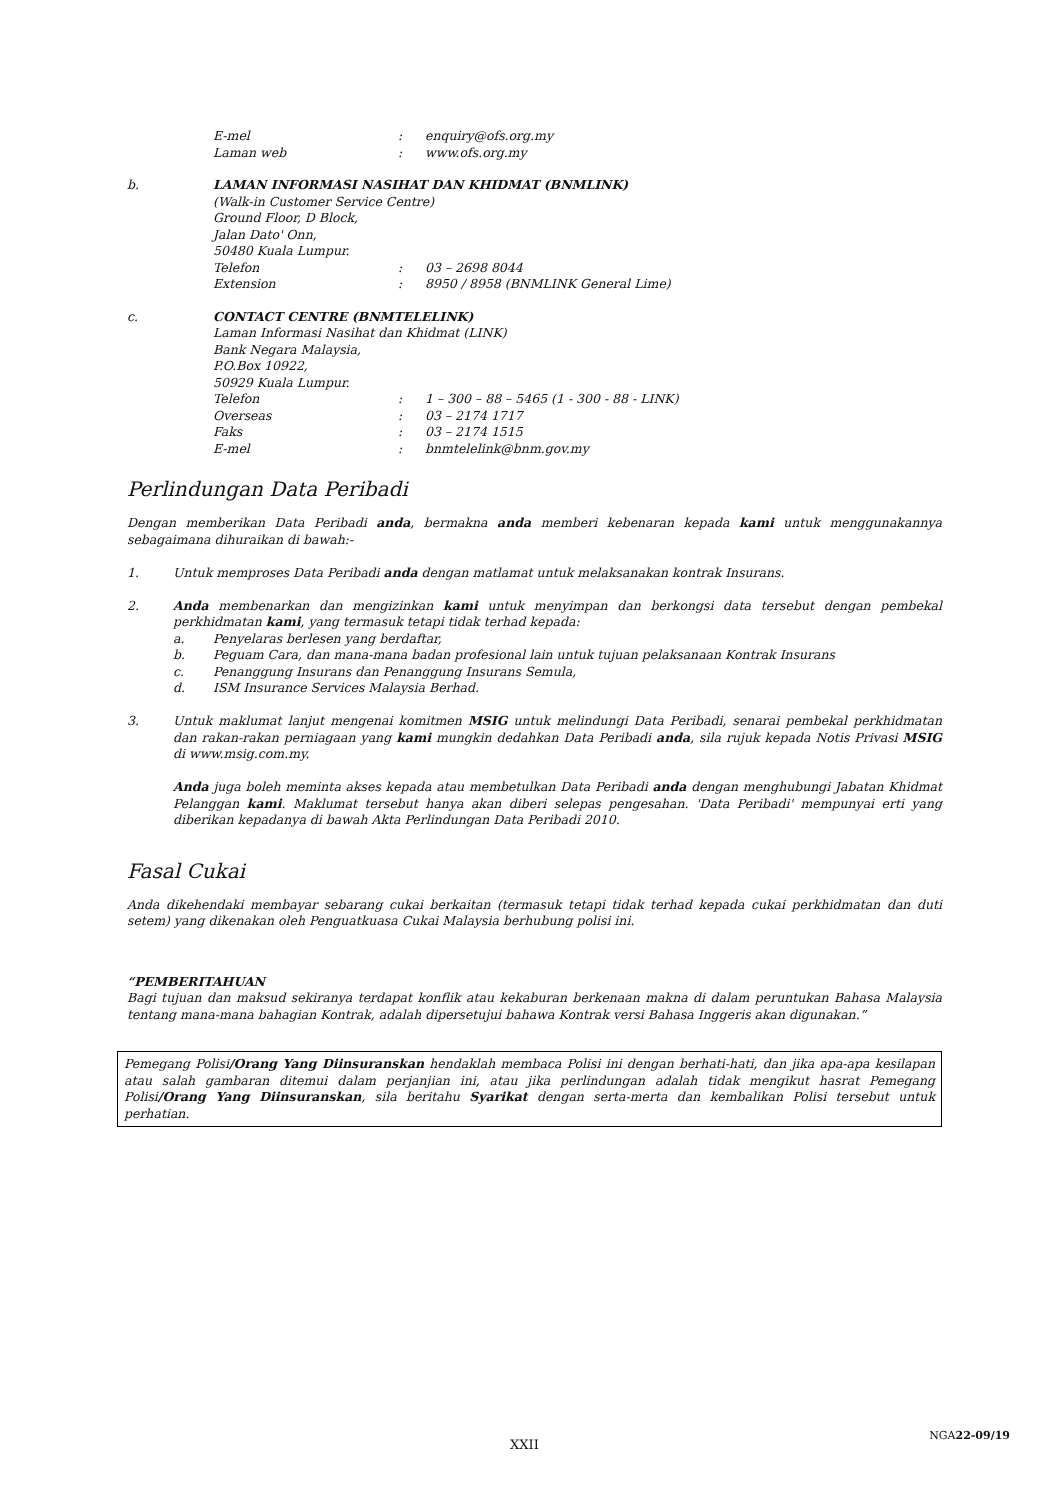E-mel: enquiry@ofs.org.my
Laman web: www.ofs.org.my
b. LAMAN INFORMASI NASIHAT DAN KHIDMAT (BNMLINK)
(Walk-in Customer Service Centre)
Ground Floor, D Block,
Jalan Dato' Onn,
50480 Kuala Lumpur.
Telefon: 03 – 2698 8044
Extension: 8950 / 8958 (BNMLINK General Lime)
c. CONTACT CENTRE (BNMTELELINK)
Laman Informasi Nasihat dan Khidmat (LINK)
Bank Negara Malaysia,
P.O.Box 10922,
50929 Kuala Lumpur.
Telefon: 1 – 300 – 88 – 5465 (1 - 300 - 88 - LINK)
Overseas: 03 – 2174 1717
Faks: 03 – 2174 1515
E-mel: bnmtelelink@bnm.gov.my
Perlindungan Data Peribadi
Dengan memberikan Data Peribadi anda, bermakna anda memberi kebenaran kepada kami untuk menggunakannya sebagaimana dihuraikan di bawah:-
1. Untuk memproses Data Peribadi anda dengan matlamat untuk melaksanakan kontrak Insurans.
2. Anda membenarkan dan mengizinkan kami untuk menyimpan dan berkongsi data tersebut dengan pembekal perkhidmatan kami, yang termasuk tetapi tidak terhad kepada:
a. Penyelaras berlesen yang berdaftar,
b. Peguam Cara, dan mana-mana badan profesional lain untuk tujuan pelaksanaan Kontrak Insurans
c. Penanggung Insurans dan Penanggung Insurans Semula,
d. ISM Insurance Services Malaysia Berhad.
3. Untuk maklumat lanjut mengenai komitmen MSIG untuk melindungi Data Peribadi, senarai pembekal perkhidmatan dan rakan-rakan perniagaan yang kami mungkin dedahkan Data Peribadi anda, sila rujuk kepada Notis Privasi MSIG di www.msig.com.my.
Anda juga boleh meminta akses kepada atau membetulkan Data Peribadi anda dengan menghubungi Jabatan Khidmat Pelanggan kami. Maklumat tersebut hanya akan diberi selepas pengesahan. 'Data Peribadi' mempunyai erti yang diberikan kepadanya di bawah Akta Perlindungan Data Peribadi 2010.
Fasal Cukai
Anda dikehendaki membayar sebarang cukai berkaitan (termasuk tetapi tidak terhad kepada cukai perkhidmatan dan duti setem) yang dikenakan oleh Penguatkuasa Cukai Malaysia berhubung polisi ini.
“PEMBERITAHUAN
Bagi tujuan dan maksud sekiranya terdapat konflik atau kekaburan berkenaan makna di dalam peruntukan Bahasa Malaysia tentang mana-mana bahagian Kontrak, adalah dipersetujui bahawa Kontrak versi Bahasa Inggeris akan digunakan.”
Pemegang Polisi/Orang Yang Diinsuranskan hendaklah membaca Polisi ini dengan berhati-hati, dan jika apa-apa kesilapan atau salah gambaran ditemui dalam perjanjian ini, atau jika perlindungan adalah tidak mengikut hasrat Pemegang Polisi/Orang Yang Diinsuranskan, sila beritahu Syarikat dengan serta-merta dan kembalikan Polisi tersebut untuk perhatian.
NGA22-09/19
XXII